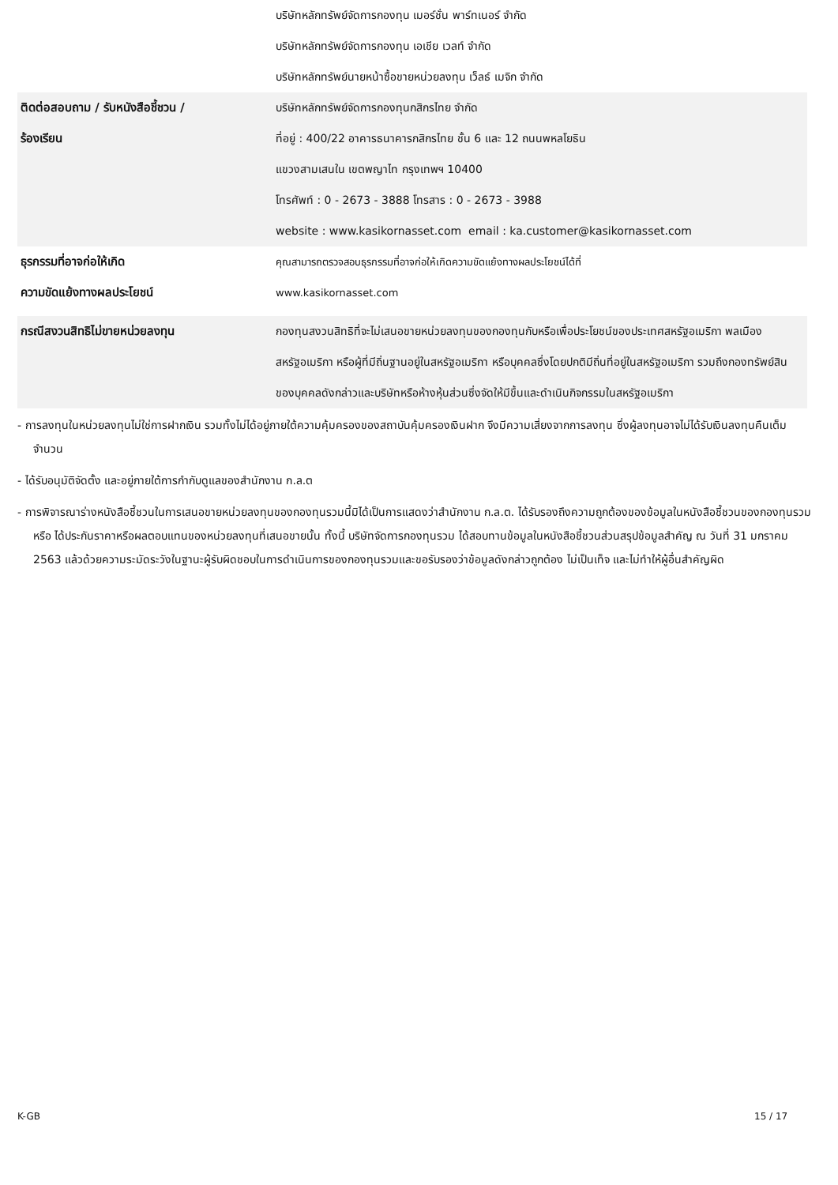| | บริษัทหลักทรัพย์จัดการกองทุน เมอร์ชั่น พาร์ทเนอร์ จำกัด บริษัทหลักทรัพย์จัดการกองทุน เอเชีย เวลท์ จำกัด บริษัทหลักทรัพย์นายหน้าซื้อขายหน่วยลงทุน เว็ลธ์ เมจิก จำกัด |
| ติดต่อสอบถาม / รับหนังสือชี้ชวน / ร้องเรียน | บริษัทหลักทรัพย์จัดการกองทุนกสิกรไทย จำกัด ที่อยู่ : 400/22 อาคารธนาคารกสิกรไทย ชั้น 6 และ 12 ถนนพหลโยธิน แขวงสามเสนใน เขตพญาไท กรุงเทพฯ 10400 โทรศัพท์ : 0 - 2673 - 3888 โทรสาร : 0 - 2673 - 3988 website : www.kasikornasset.com email : ka.customer@kasikornasset.com |
| ธุรกรรมที่อาจก่อให้เกิด ความขัดแย้งทางผลประโยชน์ | คุณสามารถตรวจสอบธุรกรรมที่อาจก่อให้เกิดความขัดแย้งทางผลประโยชน์ได้ที่ www.kasikornasset.com |
| กรณีสงวนสิทธิไม่ขายหน่วยลงทุน | กองทุนสงวนสิทธิที่จะไม่เสนอขายหน่วยลงทุนของกองทุนกับหรือเพื่อประโยชน์ของประเทศสหรัฐอเมริกา พลเมืองสหรัฐอเมริกา หรือผู้ที่มีถิ่นฐานอยู่ในสหรัฐอเมริกา หรือบุคคลซึ่งโดยปกติมีถิ่นที่อยู่ในสหรัฐอเมริกา รวมถึงกองทรัพย์สินของบุคคลดังกล่าวและบริษัทหรือห้างหุ้นส่วนซึ่งจัดให้มีขึ้นและดำเนินกิจกรรมในสหรัฐอเมริกา |
- การลงทุนในหน่วยลงทุนไม่ใช่การฝากเงิน รวมทั้งไม่ได้อยู่ภายใต้ความคุ้มครองของสถาบันคุ้มครองเงินฝาก จึงมีความเสี่ยงจากการลงทุน ซึ่งผู้ลงทุนอาจไม่ได้รับเงินลงทุนคืนเต็มจำนวน
- ได้รับอนุมัติจัดตั้ง และอยู่ภายใต้การกำกับดูแลของสำนักงาน ก.ล.ต
- การพิจารณาร่างหนังสือชี้ชวนในการเสนอขายหน่วยลงทุนของกองทุนรวมนี้มิได้เป็นการแสดงว่าสำนักงาน ก.ล.ต. ได้รับรองถึงความถูกต้องของข้อมูลในหนังสือชี้ชวนของกองทุนรวม หรือ ได้ประกันราคาหรือผลตอบแทนของหน่วยลงทุนที่เสนอขายนั้น ทั้งนี้ บริษัทจัดการกองทุนรวม ได้สอบทานข้อมูลในหนังสือชี้ชวนส่วนสรุปข้อมูลสำคัญ ณ วันที่ 31 มกราคม 2563 แล้วด้วยความระมัดระวังในฐานะผู้รับผิดชอบในการดำเนินการของกองทุนรวมและขอรับรองว่าข้อมูลดังกล่าวถูกต้อง ไม่เป็นเท็จ และไม่ทำให้ผู้อื่นสำคัญผิด
K-GB 15 / 17